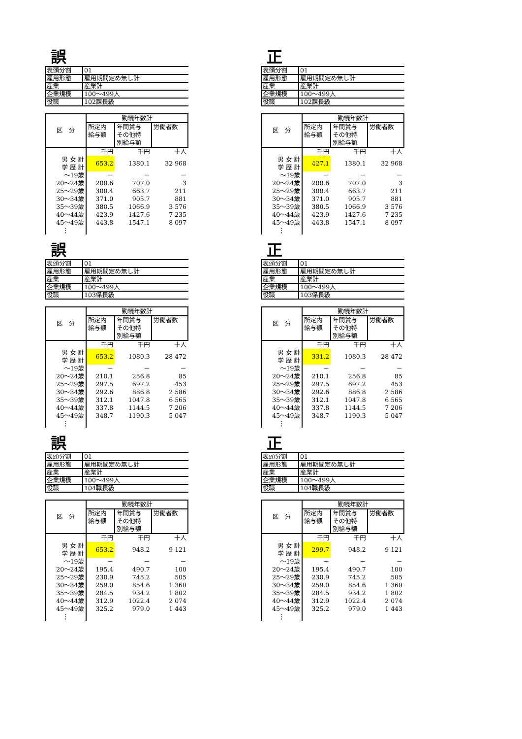誤
| 表頭分割 | 01 |
| 雇用形態 | 雇用期間定め無し計 |
| 産業 | 産業計 |
| 企業規模 | 100～499人 |
| 役職 | 102課長級 |
| 区 分 | 勤続年数計 | | |
| --- | --- | --- | --- |
| | 所定内 給与額 | 年間賞与 その他特 別給与額 | 労働者数 |
| | 千円 | 千円 | 十人 |
| 男 女 計 学 歴 計 | 653.2 | 1380.1 | 32 968 |
| ～19歳 | － | － | － |
| 20～24歳 | 200.6 | 707.0 | 3 |
| 25～29歳 | 300.4 | 663.7 | 211 |
| 30～34歳 | 371.0 | 905.7 | 881 |
| 35～39歳 | 380.5 | 1066.9 | 3 576 |
| 40～44歳 | 423.9 | 1427.6 | 7 235 |
| 45～49歳 | 443.8 | 1547.1 | 8 097 |
| ⋮ | | | |
正
| 表頭分割 | 01 |
| 雇用形態 | 雇用期間定め無し計 |
| 産業 | 産業計 |
| 企業規模 | 100～499人 |
| 役職 | 102課長級 |
| 区 分 | 勤続年数計 | | |
| --- | --- | --- | --- |
| | 所定内 給与額 | 年間賞与 その他特 別給与額 | 労働者数 |
| | 千円 | 千円 | 十人 |
| 男 女 計 学 歴 計 | 427.1 | 1380.1 | 32 968 |
| ～19歳 | － | － | － |
| 20～24歳 | 200.6 | 707.0 | 3 |
| 25～29歳 | 300.4 | 663.7 | 211 |
| 30～34歳 | 371.0 | 905.7 | 881 |
| 35～39歳 | 380.5 | 1066.9 | 3 576 |
| 40～44歳 | 423.9 | 1427.6 | 7 235 |
| 45～49歳 | 443.8 | 1547.1 | 8 097 |
| ⋮ | | | |
誤
| 表頭分割 | 01 |
| 雇用形態 | 雇用期間定め無し計 |
| 産業 | 産業計 |
| 企業規模 | 100～499人 |
| 役職 | 103係長級 |
| 区 分 | 勤続年数計 | | |
| --- | --- | --- | --- |
| | 所定内 給与額 | 年間賞与 その他特 別給与額 | 労働者数 |
| | 千円 | 千円 | 十人 |
| 男 女 計 学 歴 計 | 653.2 | 1080.3 | 28 472 |
| ～19歳 | － | － | － |
| 20～24歳 | 210.1 | 256.8 | 85 |
| 25～29歳 | 297.5 | 697.2 | 453 |
| 30～34歳 | 292.6 | 886.8 | 2 586 |
| 35～39歳 | 312.1 | 1047.8 | 6 565 |
| 40～44歳 | 337.8 | 1144.5 | 7 206 |
| 45～49歳 | 348.7 | 1190.3 | 5 047 |
| ⋮ | | | |
正
| 表頭分割 | 01 |
| 雇用形態 | 雇用期間定め無し計 |
| 産業 | 産業計 |
| 企業規模 | 100～499人 |
| 役職 | 103係長級 |
| 区 分 | 勤続年数計 | | |
| --- | --- | --- | --- |
| | 所定内 給与額 | 年間賞与 その他特 別給与額 | 労働者数 |
| | 千円 | 千円 | 十人 |
| 男 女 計 学 歴 計 | 331.2 | 1080.3 | 28 472 |
| ～19歳 | － | － | － |
| 20～24歳 | 210.1 | 256.8 | 85 |
| 25～29歳 | 297.5 | 697.2 | 453 |
| 30～34歳 | 292.6 | 886.8 | 2 586 |
| 35～39歳 | 312.1 | 1047.8 | 6 565 |
| 40～44歳 | 337.8 | 1144.5 | 7 206 |
| 45～49歳 | 348.7 | 1190.3 | 5 047 |
| ⋮ | | | |
誤
| 表頭分割 | 01 |
| 雇用形態 | 雇用期間定め無し計 |
| 産業 | 産業計 |
| 企業規模 | 100～499人 |
| 役職 | 104職長級 |
| 区 分 | 勤続年数計 | | |
| --- | --- | --- | --- |
| | 所定内 給与額 | 年間賞与 その他特 別給与額 | 労働者数 |
| | 千円 | 千円 | 十人 |
| 男 女 計 学 歴 計 | 653.2 | 948.2 | 9 121 |
| ～19歳 | － | － | － |
| 20～24歳 | 195.4 | 490.7 | 100 |
| 25～29歳 | 230.9 | 745.2 | 505 |
| 30～34歳 | 259.0 | 854.6 | 1 360 |
| 35～39歳 | 284.5 | 934.2 | 1 802 |
| 40～44歳 | 312.9 | 1022.4 | 2 074 |
| 45～49歳 | 325.2 | 979.0 | 1 443 |
| ⋮ | | | |
正
| 表頭分割 | 01 |
| 雇用形態 | 雇用期間定め無し計 |
| 産業 | 産業計 |
| 企業規模 | 100～499人 |
| 役職 | 104職長級 |
| 区 分 | 勤続年数計 | | |
| --- | --- | --- | --- |
| | 所定内 給与額 | 年間賞与 その他特 別給与額 | 労働者数 |
| | 千円 | 千円 | 十人 |
| 男 女 計 学 歴 計 | 299.7 | 948.2 | 9 121 |
| ～19歳 | － | － | － |
| 20～24歳 | 195.4 | 490.7 | 100 |
| 25～29歳 | 230.9 | 745.2 | 505 |
| 30～34歳 | 259.0 | 854.6 | 1 360 |
| 35～39歳 | 284.5 | 934.2 | 1 802 |
| 40～44歳 | 312.9 | 1022.4 | 2 074 |
| 45～49歳 | 325.2 | 979.0 | 1 443 |
| ⋮ | | | |